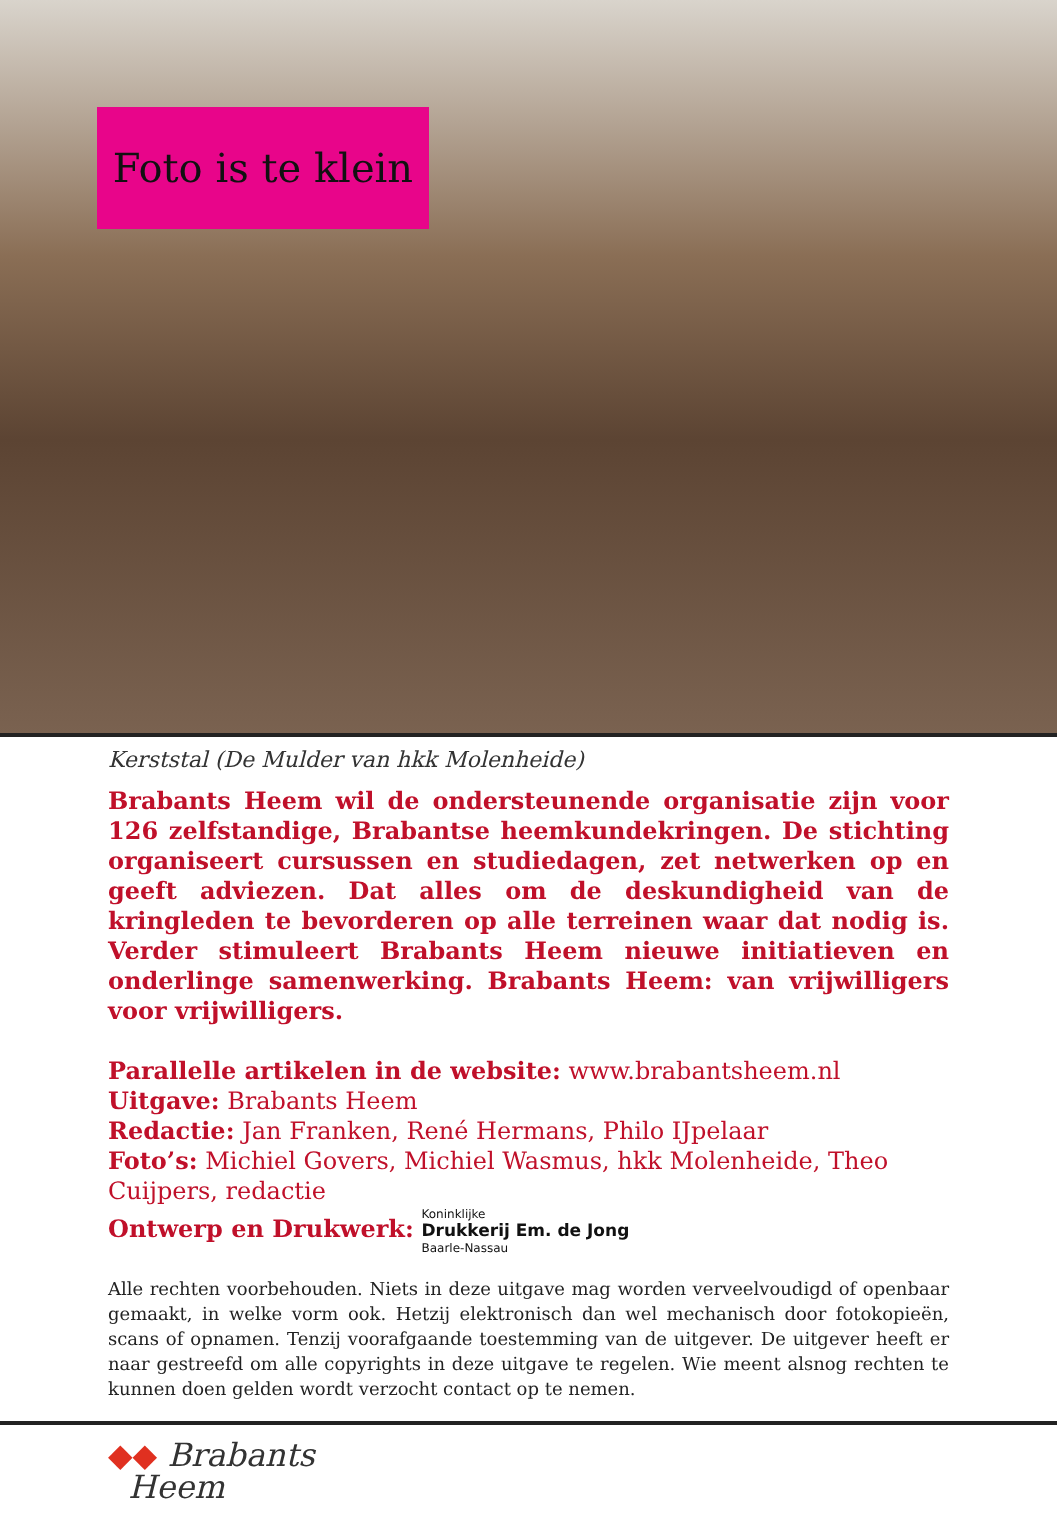Foto is te klein
Kerststal (De Mulder van hkk Molenheide)
Brabants Heem wil de ondersteunende organisatie zijn voor 126 zelfstandige, Brabantse heemkundekringen. De stichting organiseert cursussen en studiedagen, zet netwerken op en geeft adviezen. Dat alles om de deskundigheid van de kringleden te bevorderen op alle terreinen waar dat nodig is. Verder stimuleert Brabants Heem nieuwe initiatieven en onderlinge samenwerking. Brabants Heem: van vrijwilligers voor vrijwilligers.
Parallelle artikelen in de website: www.brabantsheem.nl
Uitgave: Brabants Heem
Redactie: Jan Franken, René Hermans, Philo IJpelaar
Foto’s: Michiel Govers, Michiel Wasmus, hkk Molenheide, Theo Cuijpers, redactie
Ontwerp en Drukwerk: Koninklijke
Drukkerij Em. de Jong
Baarle-Nassau
Alle rechten voorbehouden. Niets in deze uitgave mag worden verveelvoudigd of openbaar gemaakt, in welke vorm ook. Hetzij elektronisch dan wel mechanisch door fotokopieën, scans of opnamen. Tenzij voorafgaande toestemming van de uitgever. De uitgever heeft er naar gestreefd om alle copyrights in deze uitgave te regelen. Wie meent alsnog rechten te kunnen doen gelden wordt verzocht contact op te nemen.
◆◆ Brabants
Heem